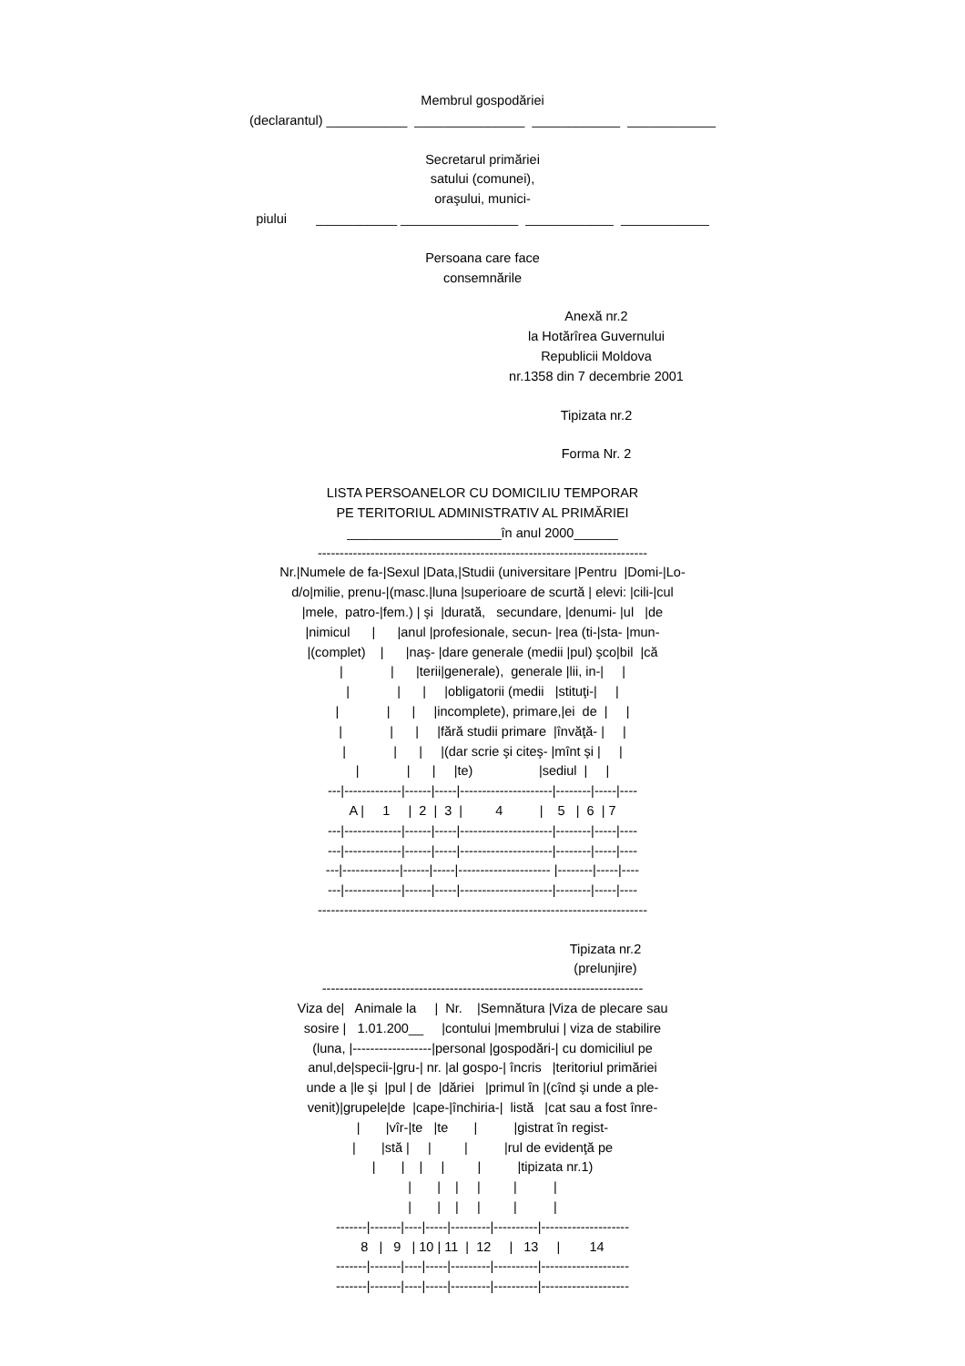Membrul gospodăriei
(declarantul) ___________ _______________ ____________ ____________
Secretarul primăriei satului (comunei), oraşului, munici-
piului ___________ ________________ ____________ ____________
Persoana care face consemnările
Anexă nr.2 la Hotărîrea Guvernului Republicii Moldova nr.1358 din 7 decembrie 2001
Tipizata nr.2
Forma Nr. 2
LISTA PERSOANELOR CU DOMICILIU TEMPORAR PE TERITORIUL ADMINISTRATIV AL PRIMĂRIEI _____________________în anul 2000______ --------------------------------------------------------------------------- Nr.|Numele de fa-|Sexul |Data,|Studii (universitare |Pentru |Domi-|Lo- d/o|milie, prenu-|(masc.|luna |superioare de scurtă | elevi: |cili-|cul |mele, patro-|fem.) | şi |durată, secundare, |denumi- |ul |de |nimicul | |anul |profesionale, secun- |rea (ti-|sta- |mun- |(complet) | |naş- |dare generale (medii |pul) şco|bil |că | | |terii|generale), generale |lii, in-| | | | | |obligatorii (medii |stituţi-| | | | | |incomplete), primare,|ei de | | | | | |fără studii primare |învăţă- | | | | | |(dar scrie şi citeş- |mînt şi | | | | | |te) |sediul | | ---|-------------|------|-----|---------------------|--------|-----|---- A | 1 | 2 | 3 | 4 | 5 | 6 | 7 ---|-------------|------|-----|---------------------|--------|-----|---- ---|-------------|------|-----|---------------------|--------|-----|---- ---|-------------|------|-----|--------------------- |--------|-----|---- ---|-------------|------|-----|---------------------|--------|-----|---- ---------------------------------------------------------------------------
Tipizata nr.2 (prelunjire)
------------------------------------------------------------------------- Viza de| Animale la | Nr. |Semnătura |Viza de plecare sau sosire | 1.01.200__ |contului |membrului | viza de stabilire (luna, |------------------|personal |gospodări-| cu domiciliul pe anul,de|specii-|gru-| nr. |al gospo-| încris |teritoriul primăriei unde a |le şi |pul | de |dăriei |primul în |(cînd şi unde a ple- venit)|grupele|de |cape-|închiria-| listă |cat sau a fost înre- | |vîr-|te |te | |gistrat în regist- | |stă | | | |rul de evidenţă pe | | | | | |tipizata nr.1) | | | | | | | | | | | | -------|-------|----|-----|---------|----------|-------------------- 8 | 9 | 10 | 11 | 12 | 13 | 14 -------|-------|----|-----|---------|----------|-------------------- -------|-------|----|-----|---------|----------|--------------------